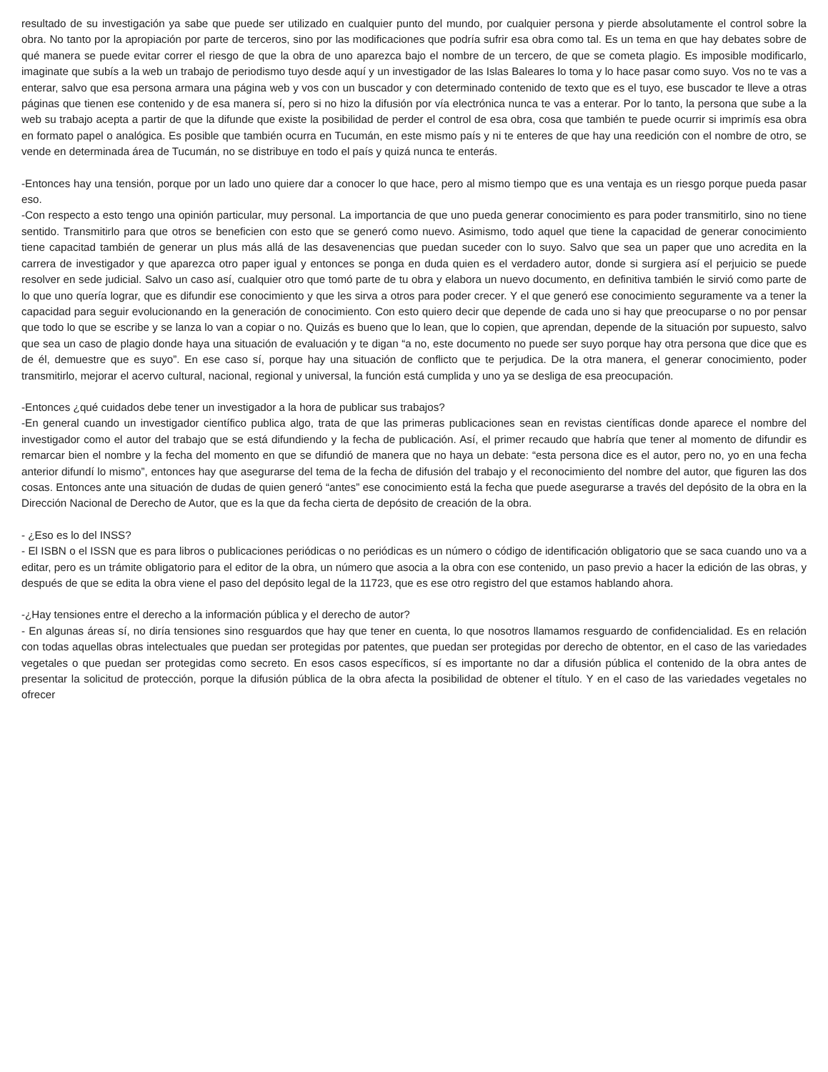resultado de su investigación ya sabe que puede ser utilizado en cualquier punto del mundo, por cualquier persona y pierde absolutamente el control sobre la obra. No tanto por la apropiación por parte de terceros, sino por las modificaciones que podría sufrir esa obra como tal. Es un tema en que hay debates sobre de qué manera se puede evitar correr el riesgo de que la obra de uno aparezca bajo el nombre de un tercero, de que se cometa plagio. Es imposible modificarlo, imaginate que subís a la web un trabajo de periodismo tuyo desde aquí y un investigador de las Islas Baleares lo toma y lo hace pasar como suyo. Vos no te vas a enterar, salvo que esa persona armara una página web y vos con un buscador y con determinado contenido de texto que es el tuyo, ese buscador te lleve a otras páginas que tienen ese contenido y de esa manera sí, pero si no hizo la difusión por vía electrónica nunca te vas a enterar. Por lo tanto, la persona que sube a la web su trabajo acepta a partir de que la difunde que existe la posibilidad de perder el control de esa obra, cosa que también te puede ocurrir si imprimís esa obra en formato papel o analógica. Es posible que también ocurra en Tucumán, en este mismo país y ni te enteres de que hay una reedición con el nombre de otro, se vende en determinada área de Tucumán, no se distribuye en todo el país y quizá nunca te enterás.
-Entonces hay una tensión, porque por un lado uno quiere dar a conocer lo que hace, pero al mismo tiempo que es una ventaja es un riesgo porque pueda pasar eso.
-Con respecto a esto tengo una opinión particular, muy personal. La importancia de que uno pueda generar conocimiento es para poder transmitirlo, sino no tiene sentido. Transmitirlo para que otros se beneficien con esto que se generó como nuevo. Asimismo, todo aquel que tiene la capacidad de generar conocimiento tiene capacitad también de generar un plus más allá de las desavenencias que puedan suceder con lo suyo. Salvo que sea un paper que uno acredita en la carrera de investigador y que aparezca otro paper igual y entonces se ponga en duda quien es el verdadero autor, donde si surgiera así el perjuicio se puede resolver en sede judicial. Salvo un caso así, cualquier otro que tomó parte de tu obra y elabora un nuevo documento, en definitiva también le sirvió como parte de lo que uno quería lograr, que es difundir ese conocimiento y que les sirva a otros para poder crecer. Y el que generó ese conocimiento seguramente va a tener la capacidad para seguir evolucionando en la generación de conocimiento. Con esto quiero decir que depende de cada uno si hay que preocuparse o no por pensar que todo lo que se escribe y se lanza lo van a copiar o no. Quizás es bueno que lo lean, que lo copien, que aprendan, depende de la situación por supuesto, salvo que sea un caso de plagio donde haya una situación de evaluación y te digan “a no, este documento no puede ser suyo porque hay otra persona que dice que es de él, demuestre que es suyo”. En ese caso sí, porque hay una situación de conflicto que te perjudica. De la otra manera, el generar conocimiento, poder transmitirlo, mejorar el acervo cultural, nacional, regional y universal, la función está cumplida y uno ya se desliga de esa preocupación.
-Entonces ¿qué cuidados debe tener un investigador a la hora de publicar sus trabajos?
-En general cuando un investigador científico publica algo, trata de que las primeras publicaciones sean en revistas científicas donde aparece el nombre del investigador como el autor del trabajo que se está difundiendo y la fecha de publicación. Así, el primer recaudo que habría que tener al momento de difundir es remarcar bien el nombre y la fecha del momento en que se difundió de manera que no haya un debate: “esta persona dice es el autor, pero no, yo en una fecha anterior difundí lo mismo”, entonces hay que asegurarse del tema de la fecha de difusión del trabajo y el reconocimiento del nombre del autor, que figuren las dos cosas. Entonces ante una situación de dudas de quien generó “antes” ese conocimiento está la fecha que puede asegurarse a través del depósito de la obra en la Dirección Nacional de Derecho de Autor, que es la que da fecha cierta de depósito de creación de la obra.
- ¿Eso es lo del INSS?
- El ISBN o el ISSN que es para libros o publicaciones periódicas o no periódicas es un número o código de identificación obligatorio que se saca cuando uno va a editar, pero es un trámite obligatorio para el editor de la obra, un número que asocia a la obra con ese contenido, un paso previo a hacer la edición de las obras, y después de que se edita la obra viene el paso del depósito legal de la 11723, que es ese otro registro del que estamos hablando ahora.
-¿Hay tensiones entre el derecho a la información pública y el derecho de autor?
- En algunas áreas sí, no diría tensiones sino resguardos que hay que tener en cuenta, lo que nosotros llamamos resguardo de confidencialidad. Es en relación con todas aquellas obras intelectuales que puedan ser protegidas por patentes, que puedan ser protegidas por derecho de obtentor, en el caso de las variedades vegetales o que puedan ser protegidas como secreto. En esos casos específicos, sí es importante no dar a difusión pública el contenido de la obra antes de presentar la solicitud de protección, porque la difusión pública de la obra afecta la posibilidad de obtener el título. Y en el caso de las variedades vegetales no ofrecer